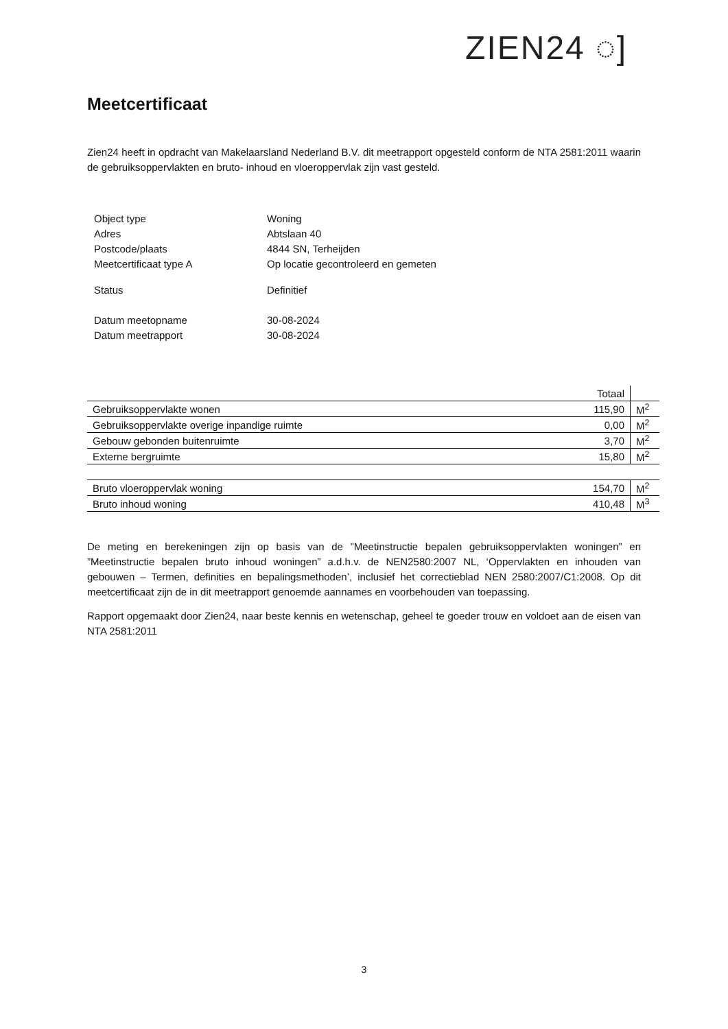ZIEN24 ◌]
Meetcertificaat
Zien24 heeft in opdracht van Makelaarsland Nederland B.V. dit meetrapport opgesteld conform de NTA 2581:2011 waarin de gebruiksoppervlakten en bruto- inhoud en vloeroppervlak zijn vast gesteld.
| Object type | Woning |
| Adres | Abtslaan 40 |
| Postcode/plaats | 4844 SN, Terheijden |
| Meetcertificaat type A | Op locatie gecontroleerd en gemeten |
| Status | Definitief |
| Datum meetopname | 30-08-2024 |
| Datum meetrapport | 30-08-2024 |
| | Totaal | |
| Gebruiksoppervlakte wonen | 115,90 | M<sup>2</sup> |
| Gebruiksoppervlakte overige inpandige ruimte | 0,00 | M<sup>2</sup> |
| Gebouw gebonden buitenruimte | 3,70 | M<sup>2</sup> |
| Externe bergruimte | 15,80 | M<sup>2</sup> |
| Bruto vloeroppervlak woning | 154,70 | M<sup>2</sup> |
| Bruto inhoud woning | 410,48 | M<sup>3</sup> |
De meting en berekeningen zijn op basis van de ”Meetinstructie bepalen gebruiksoppervlakten woningen” en ”Meetinstructie bepalen bruto inhoud woningen” a.d.h.v. de NEN2580:2007 NL, ‘Oppervlakten en inhouden van gebouwen – Termen, definities en bepalingsmethoden’, inclusief het correctieblad NEN 2580:2007/C1:2008. Op dit meetcertificaat zijn de in dit meetrapport genoemde aannames en voorbehouden van toepassing.
Rapport opgemaakt door Zien24, naar beste kennis en wetenschap, geheel te goeder trouw en voldoet aan de eisen van NTA 2581:2011
3